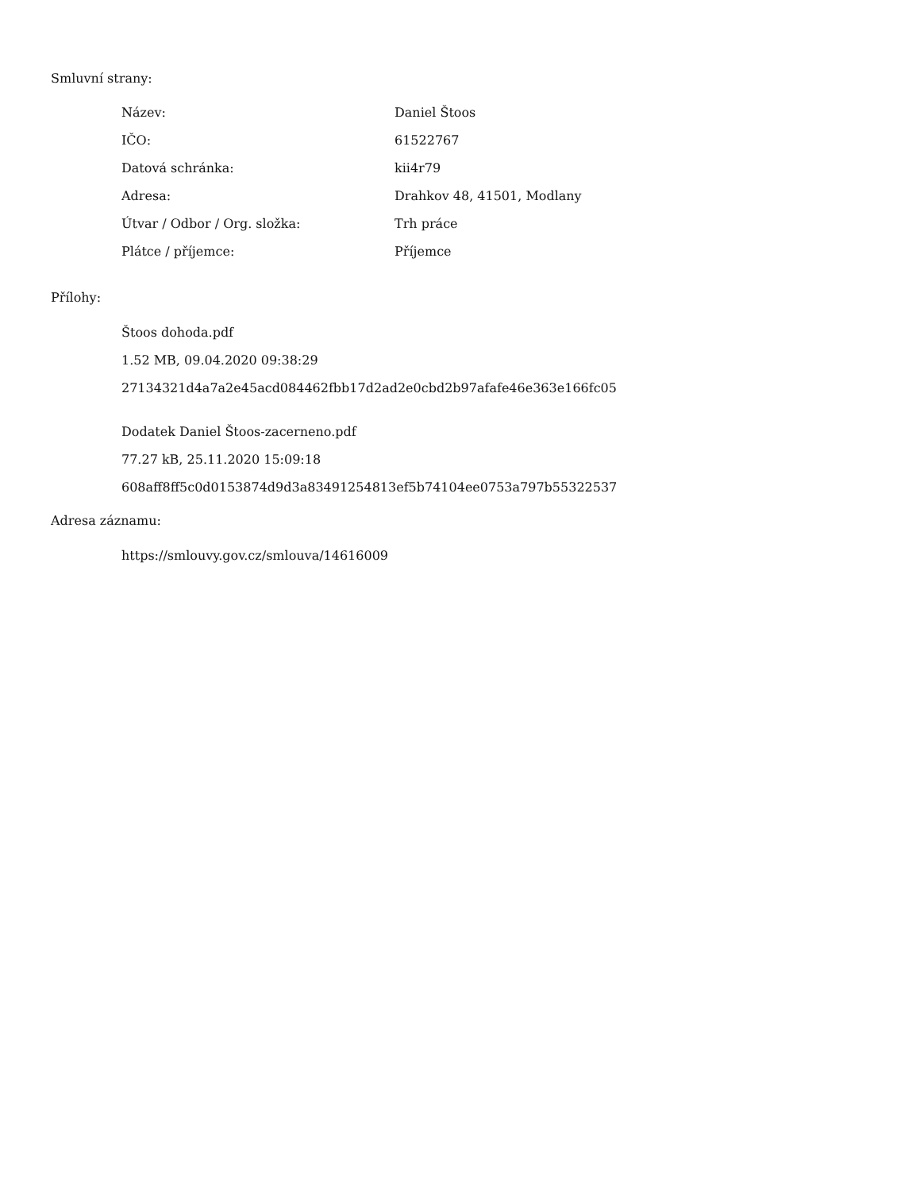Smluvní strany:
| Název: | Daniel Štoos |
| IČO: | 61522767 |
| Datová schránka: | kii4r79 |
| Adresa: | Drahkov 48, 41501, Modlany |
| Útvar / Odbor / Org. složka: | Trh práce |
| Plátce / příjemce: | Příjemce |
Přílohy:
Štoos dohoda.pdf
1.52 MB, 09.04.2020 09:38:29
27134321d4a7a2e45acd084462fbb17d2ad2e0cbd2b97afafe46e363e166fc05
Dodatek Daniel Štoos-zacerneno.pdf
77.27 kB, 25.11.2020 15:09:18
608aff8ff5c0d0153874d9d3a83491254813ef5b74104ee0753a797b55322537
Adresa záznamu:
https://smlouvy.gov.cz/smlouva/14616009